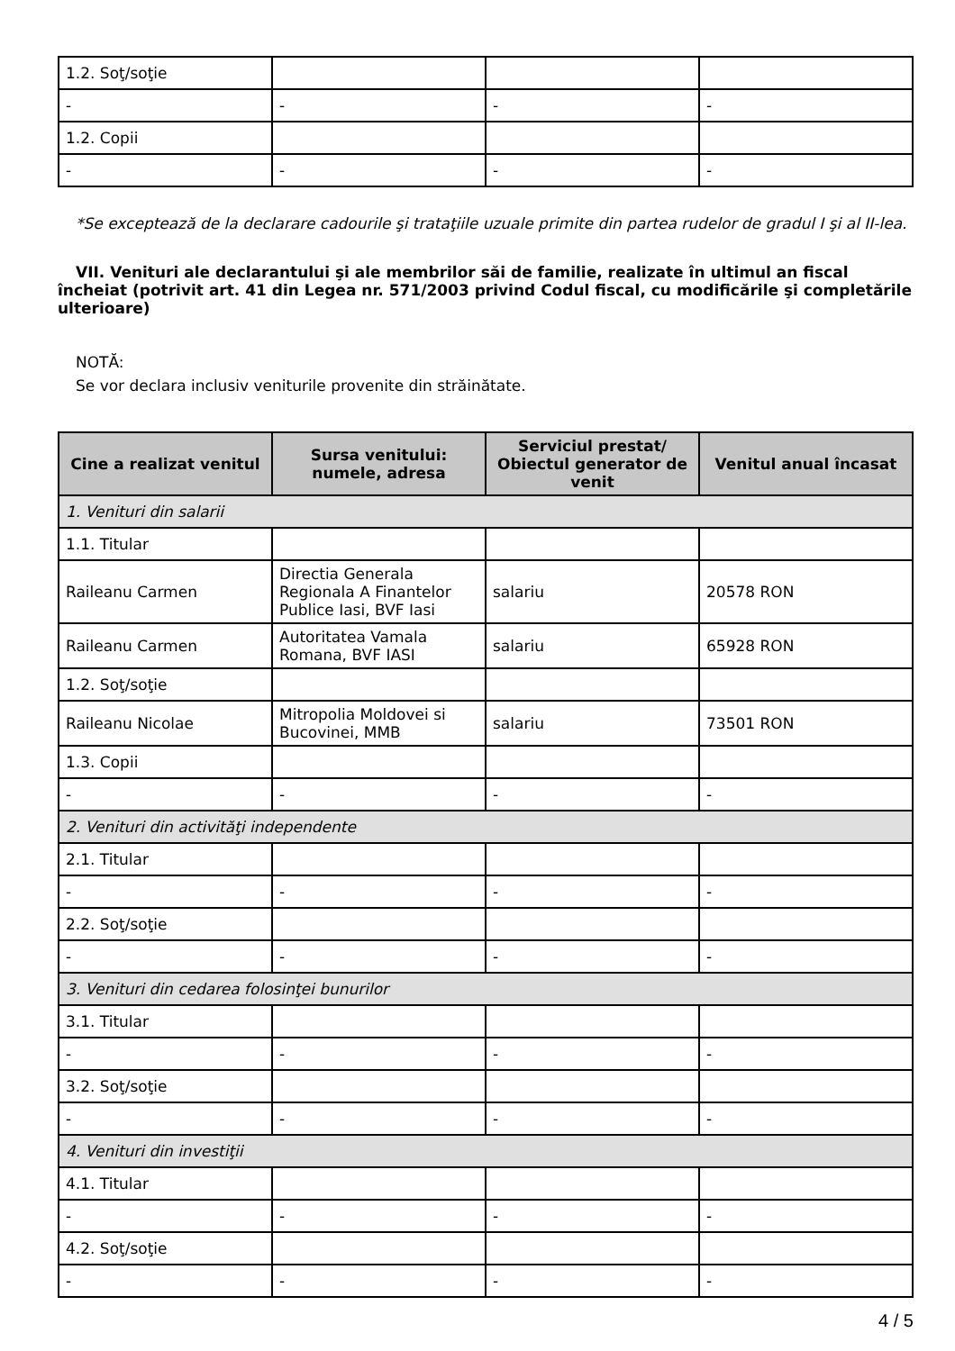| 1.2. Soţ/soţie | | | |
| - | - | - | - |
| 1.2. Copii | | | |
| - | - | - | - |
*Se exceptează de la declarare cadourile şi trataţiile uzuale primite din partea rudelor de gradul I şi al II-lea.
VII. Venituri ale declarantului şi ale membrilor săi de familie, realizate în ultimul an fiscal încheiat (potrivit art. 41 din Legea nr. 571/2003 privind Codul fiscal, cu modificările şi completările ulterioare)
NOTĂ:
Se vor declara inclusiv veniturile provenite din străinătate.
| Cine a realizat venitul | Sursa venitului: numele, adresa | Serviciul prestat/ Obiectul generator de venit | Venitul anual încasat |
| --- | --- | --- | --- |
| 1. Venituri din salarii | | | |
| 1.1. Titular | | | |
| Raileanu Carmen | Directia Generala Regionala A Finantelor Publice Iasi, BVF Iasi | salariu | 20578 RON |
| Raileanu Carmen | Autoritatea Vamala Romana, BVF IASI | salariu | 65928 RON |
| 1.2. Soţ/soţie | | | |
| Raileanu Nicolae | Mitropolia Moldovei si Bucovinei, MMB | salariu | 73501 RON |
| 1.3. Copii | | | |
| - | - | - | - |
| 2. Venituri din activităţi independente | | | |
| 2.1. Titular | | | |
| - | - | - | - |
| 2.2. Soţ/soţie | | | |
| - | - | - | - |
| 3. Venituri din cedarea folosinţei bunurilor | | | |
| 3.1. Titular | | | |
| - | - | - | - |
| 3.2. Soţ/soţie | | | |
| - | - | - | - |
| 4. Venituri din investiţii | | | |
| 4.1. Titular | | | |
| - | - | - | - |
| 4.2. Soţ/soţie | | | |
| - | - | - | - |
4 / 5